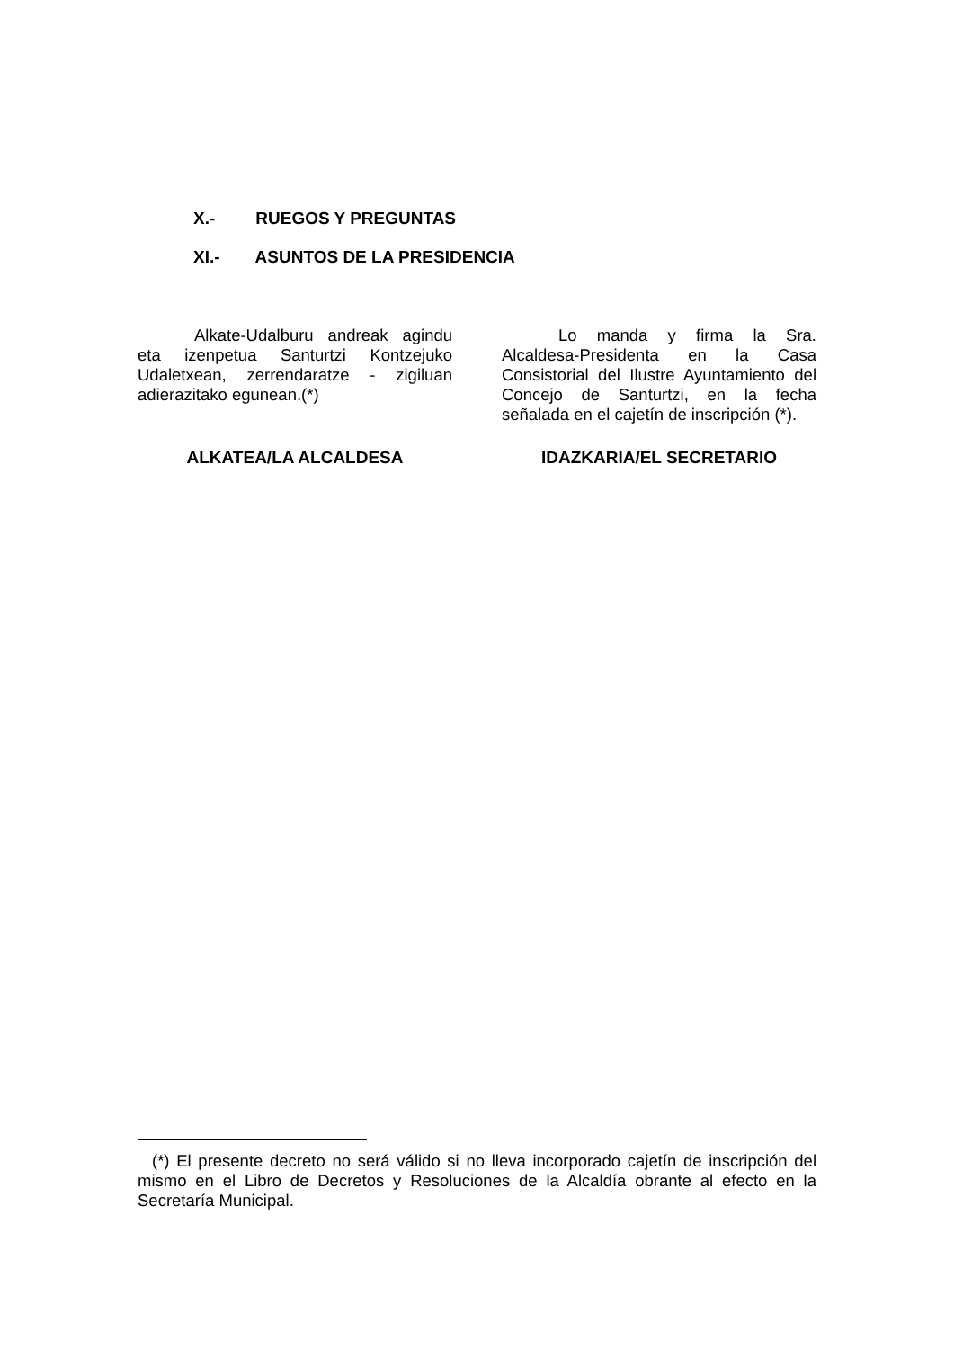X.- RUEGOS Y PREGUNTAS
XI.- ASUNTOS DE LA PRESIDENCIA
Alkate-Udalburu andreak agindu eta izenpetua Santurtzi Kontzejuko Udaletxean, zerrendaratze - zigiluan adierazitako egunean.(*)
ALKATEA/LA ALCALDESA
Lo manda y firma la Sra. Alcaldesa-Presidenta en la Casa Consistorial del Ilustre Ayuntamiento del Concejo de Santurtzi, en la fecha señalada en el cajetín de inscripción (*).
IDAZKARIA/EL SECRETARIO
(*) El presente decreto no será válido si no lleva incorporado cajetín de inscripción del mismo en el Libro de Decretos y Resoluciones de la Alcaldía obrante al efecto en la Secretaría Municipal.